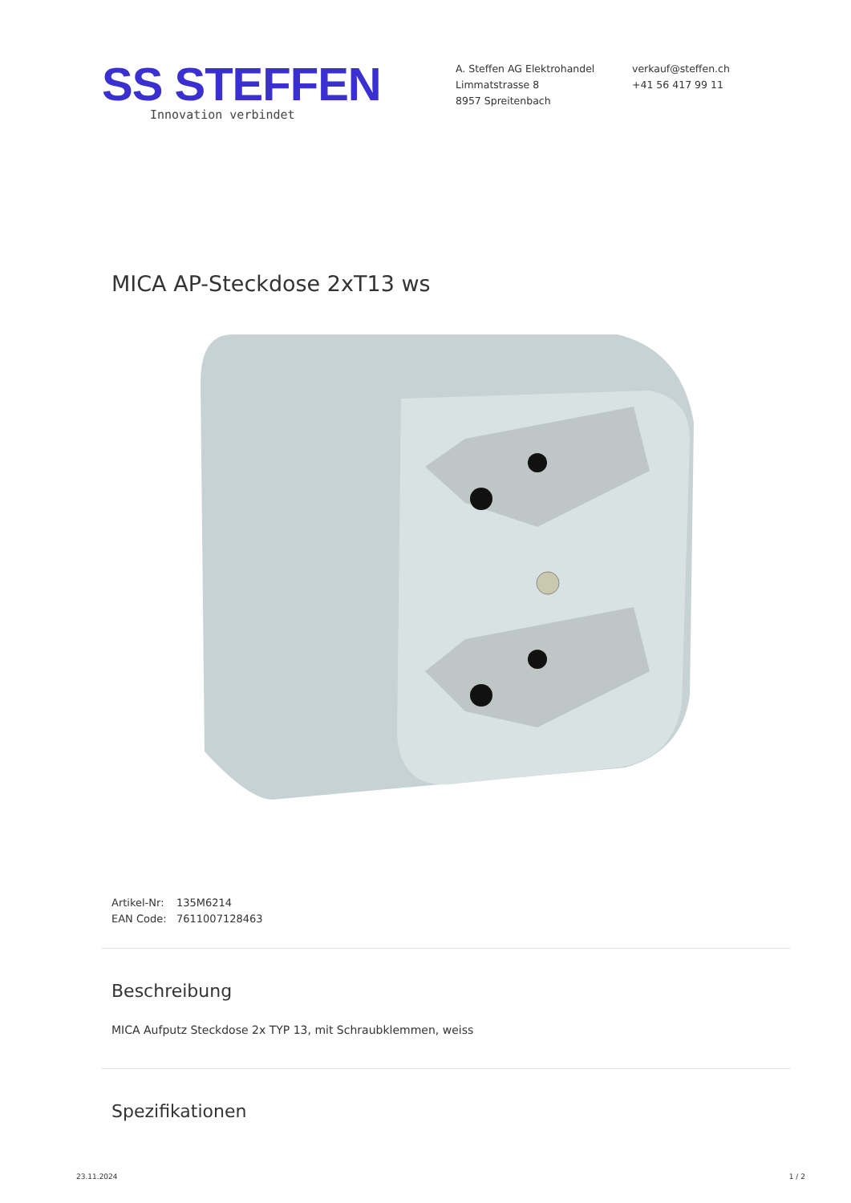SS STEFFEN
Innovation verbindet
A. Steffen AG Elektrohandel
Limmatstrasse 8
8957 Spreitenbach
verkauf@steffen.ch
+41 56 417 99 11
MICA AP-Steckdose 2xT13 ws
Artikel-Nr: 135M6214
EAN Code: 7611007128463
Beschreibung
MICA Aufputz Steckdose 2x TYP 13, mit Schraubklemmen, weiss
Spezifikationen
23.11.2024 1 / 2